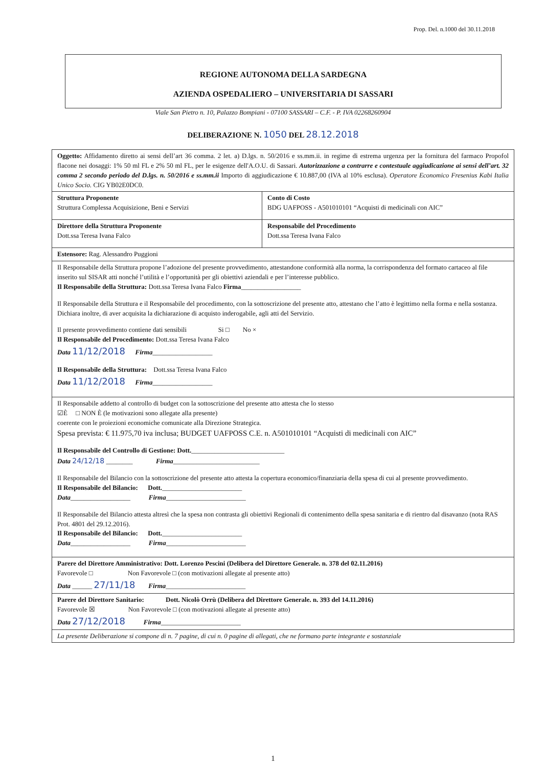Prop. Del. n.1000 del 30.11.2018
REGIONE AUTONOMA DELLA SARDEGNA
AZIENDA OSPEDALIERO – UNIVERSITARIA DI SASSARI
Viale San Pietro n. 10, Palazzo Bompiani - 07100 SASSARI – C.F. - P. IVA 02268260904
DELIBERAZIONE N. 1050 DEL 28.12.2018
| Oggetto: Affidamento diretto ai sensi dell’art 36 comma. 2 let. a) D.lgs. n. 50/2016 e ss.mm.ii. in regime di estrema urgenza per la fornitura del farmaco Propofol flacone nei dosaggi: 1% 50 ml FL e 2% 50 ml FL, per le esigenze dell'A.O.U. di Sassari. Autorizzazione a contrarre e contestuale aggiudicazione ai sensi dell’art. 32 comma 2 secondo periodo del D.lgs. n. 50/2016 e ss.mm.ii Importo di aggiudicazione € 10.887,00 (IVA al 10% esclusa). Operatore Economico Fresenius Kabi Italia Unico Socio. CIG YB02E0DC0. | |
| Struttura Proponente Struttura Complessa Acquisizione, Beni e Servizi | Conto di Costo BDG UAFPOSS - A501010101 “Acquisti di medicinali con AIC” |
| Direttore della Struttura Proponente Dott.ssa Teresa Ivana Falco | Responsabile del Procedimento Dott.ssa Teresa Ivana Falco |
| Estensore: Rag. Alessandro Puggioni | |
| Il Responsabile della Struttura propone l’adozione del presente provvedimento, attestandone conformità alla norma, la corrispondenza del formato cartaceo al file inserito sul SISAR atti nonché l’utilità e l’opportunità per gli obiettivi aziendali e per l’interesse pubblico. Il Responsabile della Struttura: Dott.ssa Teresa Ivana Falco Firma __________________ Il Responsabile della Struttura e il Responsabile del procedimento, con la sottoscrizione del presente atto, attestano che l’atto è legittimo nella forma e nella sostanza. Dichiara inoltre, di aver acquisita la dichiarazione di acquisto inderogabile, agli atti del Servizio. Il presente provvedimento contiene dati sensibili Si □ No × Il Responsabile del Procedimento: Dott.ssa Teresa Ivana Falco Data 11/12/2018 Firma __________________ Il Responsabile della Struttura: Dott.ssa Teresa Ivana Falco Data 11/12/2018 Firma __________________ | |
| Il Responsabile addetto al controllo di budget con la sottoscrizione del presente atto attesta che lo stesso ☑È □ NON È (le motivazioni sono allegate alla presente) coerente con le proiezioni economiche comunicate alla Direzione Strategica. Spesa prevista: € 11.975,70 iva inclusa; BUDGET UAFPOSS C.E. n. A501010101 “Acquisti di medicinali con AIC” Il Responsabile del Controllo di Gestione: Dott. ____________________________ Data 24/12/18 ________ Firma __________________________ Il Responsabile del Bilancio con la sottoscrizione del presente atto attesta la copertura economico/finanziaria della spesa di cui al presente provvedimento. Il Responsabile del Bilancio: Dott. ________________________ Data __________________ Firma ________________________ Il Responsabile del Bilancio attesta altresì che la spesa non contrasta gli obiettivi Regionali di contenimento della spesa sanitaria e di rientro dal disavanzo (nota RAS Prot. 4801 del 29.12.2016). Il Responsabile del Bilancio: Dott. ________________________ Data __________________ Firma ________________________ | |
| Parere del Direttore Amministrativo: Dott. Lorenzo Pescini (Delibera del Direttore Generale. n. 378 del 02.11.2016) Favorevole □ Non Favorevole □ (con motivazioni allegate al presente atto) Data ______ 27/11/18 Firma ________________________ | |
| Parere del Direttore Sanitario: Dott. Nicolò Orrù (Delibera del Direttore Generale. n. 393 del 14.11.2016) Favorevole ☒ Non Favorevole □ (con motivazioni allegate al presente atto) Data 27/12/2018 Firma ________________________ | |
| La presente Deliberazione si compone di n. 7 pagine, di cui n. 0 pagine di allegati, che ne formano parte integrante e sostanziale | |
1